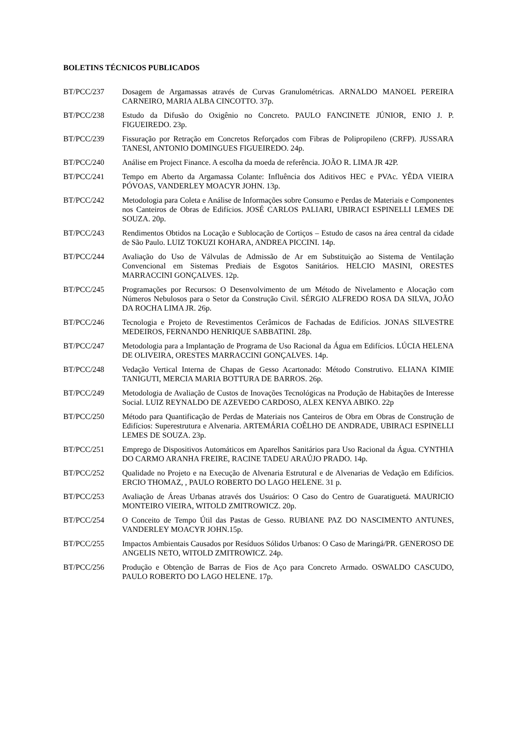BOLETINS TÉCNICOS PUBLICADOS
BT/PCC/237 Dosagem de Argamassas através de Curvas Granulométricas. ARNALDO MANOEL PEREIRA CARNEIRO, MARIA ALBA CINCOTTO. 37p.
BT/PCC/238 Estudo da Difusão do Oxigênio no Concreto. PAULO FANCINETE JÚNIOR, ENIO J. P. FIGUEIREDO. 23p.
BT/PCC/239 Fissuração por Retração em Concretos Reforçados com Fibras de Polipropileno (CRFP). JUSSARA TANESI, ANTONIO DOMINGUES FIGUEIREDO. 24p.
BT/PCC/240 Análise em Project Finance. A escolha da moeda de referência. JOÃO R. LIMA JR 42P.
BT/PCC/241 Tempo em Aberto da Argamassa Colante: Influência dos Aditivos HEC e PVAc. YÊDA VIEIRA PÓVOAS, VANDERLEY MOACYR JOHN. 13p.
BT/PCC/242 Metodologia para Coleta e Análise de Informações sobre Consumo e Perdas de Materiais e Componentes nos Canteiros de Obras de Edifícios. JOSÉ CARLOS PALIARI, UBIRACI ESPINELLI LEMES DE SOUZA. 20p.
BT/PCC/243 Rendimentos Obtidos na Locação e Sublocação de Cortiços – Estudo de casos na área central da cidade de São Paulo. LUIZ TOKUZI KOHARA, ANDREA PICCINI. 14p.
BT/PCC/244 Avaliação do Uso de Válvulas de Admissão de Ar em Substituição ao Sistema de Ventilação Convencional em Sistemas Prediais de Esgotos Sanitários. HELCIO MASINI, ORESTES MARRACCINI GONÇALVES. 12p.
BT/PCC/245 Programações por Recursos: O Desenvolvimento de um Método de Nivelamento e Alocação com Números Nebulosos para o Setor da Construção Civil. SÉRGIO ALFREDO ROSA DA SILVA, JOÃO DA ROCHA LIMA JR. 26p.
BT/PCC/246 Tecnologia e Projeto de Revestimentos Cerâmicos de Fachadas de Edifícios. JONAS SILVESTRE MEDEIROS, FERNANDO HENRIQUE SABBATINI. 28p.
BT/PCC/247 Metodologia para a Implantação de Programa de Uso Racional da Água em Edifícios. LÚCIA HELENA DE OLIVEIRA, ORESTES MARRACCINI GONÇALVES. 14p.
BT/PCC/248 Vedação Vertical Interna de Chapas de Gesso Acartonado: Método Construtivo. ELIANA KIMIE TANIGUTI, MERCIA MARIA BOTTURA DE BARROS. 26p.
BT/PCC/249 Metodologia de Avaliação de Custos de Inovações Tecnológicas na Produção de Habitações de Interesse Social. LUIZ REYNALDO DE AZEVEDO CARDOSO, ALEX KENYA ABIKO. 22p
BT/PCC/250 Método para Quantificação de Perdas de Materiais nos Canteiros de Obra em Obras de Construção de Edifícios: Superestrutura e Alvenaria. ARTEMÁRIA COÊLHO DE ANDRADE, UBIRACI ESPINELLI LEMES DE SOUZA. 23p.
BT/PCC/251 Emprego de Dispositivos Automáticos em Aparelhos Sanitários para Uso Racional da Água. CYNTHIA DO CARMO ARANHA FREIRE, RACINE TADEU ARAÚJO PRADO. 14p.
BT/PCC/252 Qualidade no Projeto e na Execução de Alvenaria Estrutural e de Alvenarias de Vedação em Edifícios. ERCIO THOMAZ, , PAULO ROBERTO DO LAGO HELENE. 31 p.
BT/PCC/253 Avaliação de Áreas Urbanas através dos Usuários: O Caso do Centro de Guaratiguetá. MAURICIO MONTEIRO VIEIRA, WITOLD ZMITROWICZ. 20p.
BT/PCC/254 O Conceito de Tempo Útil das Pastas de Gesso. RUBIANE PAZ DO NASCIMENTO ANTUNES, VANDERLEY MOACYR JOHN.15p.
BT/PCC/255 Impactos Ambientais Causados por Resíduos Sólidos Urbanos: O Caso de Maringá/PR. GENEROSO DE ANGELIS NETO, WITOLD ZMITROWICZ. 24p.
BT/PCC/256 Produção e Obtenção de Barras de Fios de Aço para Concreto Armado. OSWALDO CASCUDO, PAULO ROBERTO DO LAGO HELENE. 17p.